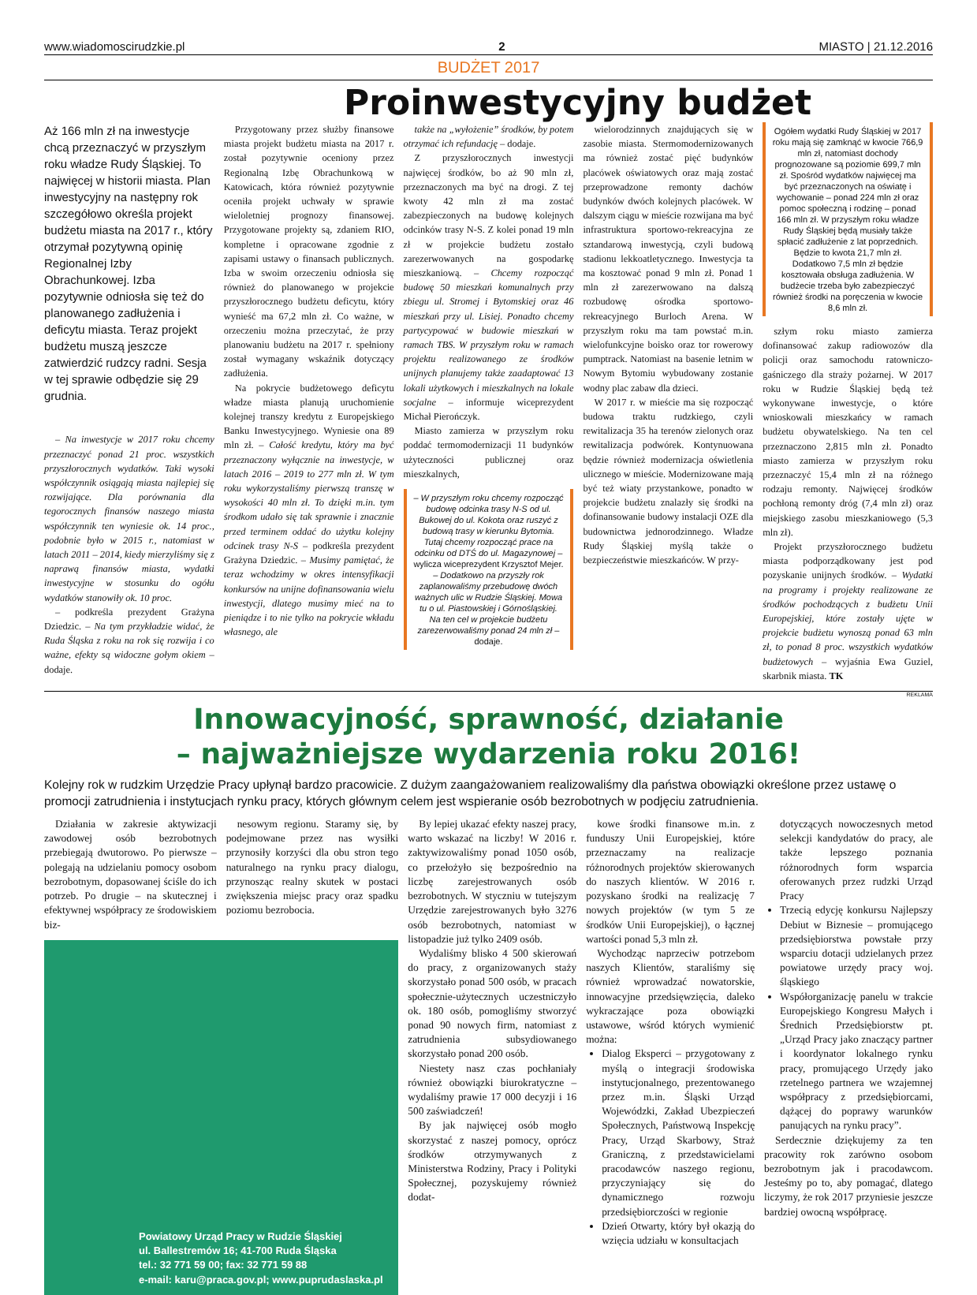www.wiadomoscirudzkie.pl 2 MIASTO | 21.12.2016
BUDŻET 2017
Proinwestycyjny budżet
Aż 166 mln zł na inwestycje chcą przeznaczyć w przyszłym roku władze Rudy Śląskiej. To najwięcej w historii miasta. Plan inwestycyjny na następny rok szczegółowo określa projekt budżetu miasta na 2017 r., który otrzymał pozytywną opinię Regionalnej Izby Obrachunkowej. Izba pozytywnie odniosła się też do planowanego zadłużenia i deficytu miasta. Teraz projekt budżetu muszą jeszcze zatwierdzić rudzcy radni. Sesja w tej sprawie odbędzie się 29 grudnia.
– Na inwestycje w 2017 roku chcemy przeznaczyć ponad 21 proc. wszystkich przyszłorocznych wydatków. Taki wysoki współczynnik osiągają miasta najlepiej się rozwijające. Dla porównania dla tegorocznych finansów naszego miasta współczynnik ten wyniesie ok. 14 proc., podobnie było w 2015 r., natomiast w latach 2011 – 2014, kiedy mierzyliśmy się z naprawą finansów miasta, wydatki inwestycyjne w stosunku do ogółu wydatków stanowiły ok. 10 proc.
– podkreśla prezydent Grażyna Dziedzic. – Na tym przykładzie widać, że Ruda Śląska z roku na rok się rozwija i co ważne, efekty są widoczne gołym okiem – dodaje.
Przygotowany przez służby finansowe miasta projekt budżetu miasta na 2017 r. został pozytywnie oceniony przez Regionalną Izbę Obrachunkową w Katowicach, która również pozytywnie oceniła projekt uchwały w sprawie wieloletniej prognozy finansowej. Przygotowane projekty są, zdaniem RIO, kompletne i opracowane zgodnie z zapisami ustawy o finansach publicznych. Izba w swoim orzeczeniu odniosła się również do planowanego w projekcie przyszłorocznego budżetu deficytu, który wynieść ma 67,2 mln zł. Co ważne, w orzeczeniu można przeczytać, że przy planowaniu budżetu na 2017 r. spełniony został wymagany wskaźnik dotyczący zadłużenia.
Na pokrycie budżetowego deficytu władze miasta planują uruchomienie kolejnej transzy kredytu z Europejskiego Banku Inwestycyjnego. Wyniesie ona 89 mln zł. – Całość kredytu, który ma być przeznaczony wyłącznie na inwestycje, w latach 2016 – 2019 to 277 mln zł. W tym roku wykorzystaliśmy pierwszą transzę w wysokości 40 mln zł. To dzięki m.in. tym środkom udało się tak sprawnie i znacznie przed terminem oddać do użytku kolejny odcinek trasy N-S – podkreśla prezydent Grażyna Dziedzic. – Musimy pamiętać, że teraz wchodzimy w okres intensyfikacji konkursów na unijne dofinansowania wielu inwestycji, dlatego musimy mieć na to pieniądze i to nie tylko na pokrycie wkładu własnego, ale
także na „wyłożenie” środków, by potem otrzymać ich refundację – dodaje.
Z przyszłorocznych inwestycji najwięcej środków, bo aż 90 mln zł, przeznaczonych ma być na drogi. Z tej kwoty 42 mln zł ma zostać zabezpieczonych na budowę kolejnych odcinków trasy N-S. Z kolei ponad 19 mln zł w projekcie budżetu zostało zarezerwowanych na gospodarkę mieszkaniową. – Chcemy rozpocząć budowę 50 mieszkań komunalnych przy zbiegu ul. Stromej i Bytomskiej oraz 46 mieszkań przy ul. Lisiej. Ponadto chcemy partycypować w budowie mieszkań w ramach TBS. W przyszłym roku w ramach projektu realizowanego ze środków unijnych planujemy także zaadaptować 13 lokali użytkowych i mieszkalnych na lokale socjalne – informuje wiceprezydent Michał Pierończyk.
Miasto zamierza w przyszłym roku poddać termomodernizacji 11 budynków użyteczności publicznej oraz mieszkalnych,
– W przyszłym roku chcemy rozpocząć budowę odcinka trasy N-S od ul. Bukowej do ul. Kokota oraz ruszyć z budową trasy w kierunku Bytomia. Tutaj chcemy rozpocząć prace na odcinku od DTŚ do ul. Magazynowej – wylicza wiceprezydent Krzysztof Mejer. – Dodatkowo na przyszły rok zaplanowaliśmy przebudowę dwóch ważnych ulic w Rudzie Śląskiej. Mowa tu o ul. Piastowskiej i Górnośląskiej. Na ten cel w projekcie budżetu zarezerwowaliśmy ponad 24 mln zł – dodaje.
wielorodzinnych znajdujących się w zasobie miasta. Stermomodernizowanych ma również zostać pięć budynków placówek oświatowych oraz mają zostać przeprowadzone remonty dachów budynków dwóch kolejnych placówek. W dalszym ciągu w mieście rozwijana ma być infrastruktura sportowo-rekreacyjna ze sztandarową inwestycją, czyli budową stadionu lekkoatletycznego. Inwestycja ta ma kosztować ponad 9 mln zł. Ponad 1 mln zł zarezerwowano na dalszą rozbudowę ośrodka sportowo-rekreacyjnego Burloch Arena. W przyszłym roku ma tam powstać m.in. wielofunkcyjne boisko oraz tor rowerowy pumptrack. Natomiast na basenie letnim w Nowym Bytomiu wybudowany zostanie wodny plac zabaw dla dzieci.
W 2017 r. w mieście ma się rozpocząć budowa traktu rudzkiego, czyli rewitalizacja 35 ha terenów zielonych oraz rewitalizacja podwórek. Kontynuowana będzie również modernizacja oświetlenia ulicznego w mieście. Modernizowane mają być też wiaty przystankowe, ponadto w projekcie budżetu znalazły się środki na dofinansowanie budowy instalacji OZE dla budownictwa jednorodzinnego. Władze Rudy Śląskiej myślą także o bezpieczeństwie mieszkańców. W przy-
Ogółem wydatki Rudy Śląskiej w 2017 roku mają się zamknąć w kwocie 766,9 mln zł, natomiast dochody prognozowane są poziomie 699,7 mln zł. Spośród wydatków najwięcej ma być przeznaczonych na oświatę i wychowanie – ponad 224 mln zł oraz pomoc społeczną i rodzinę – ponad 166 mln zł. W przyszłym roku władze Rudy Śląskiej będą musiały także spłacić zadłużenie z lat poprzednich. Będzie to kwota 21,7 mln zł. Dodatkowo 7,5 mln zł będzie kosztowała obsługa zadłużenia. W budżecie trzeba było zabezpieczyć również środki na poręczenia w kwocie 8,6 mln zł.
szłym roku miasto zamierza dofinansować zakup radiowozów dla policji oraz samochodu ratowniczo-gaśniczego dla straży pożarnej. W 2017 roku w Rudzie Śląskiej będą też wykonywane inwestycje, o które wnioskowali mieszkańcy w ramach budżetu obywatelskiego. Na ten cel przeznaczono 2,815 mln zł. Ponadto miasto zamierza w przyszłym roku przeznaczyć 15,4 mln zł na różnego rodzaju remonty. Najwięcej środków pochłoną remonty dróg (7,4 mln zł) oraz miejskiego zasobu mieszkaniowego (5,3 mln zł).
Projekt przyszłorocznego budżetu miasta podporządkowany jest pod pozyskanie unijnych środków. – Wydatki na programy i projekty realizowane ze środków pochodzących z budżetu Unii Europejskiej, które zostały ujęte w projekcie budżetu wynoszą ponad 63 mln zł, to ponad 8 proc. wszystkich wydatków budżetowych – wyjaśnia Ewa Guziel, skarbnik miasta. TK
REKLAMA
Innowacyjność, sprawność, działanie
– najważniejsze wydarzenia roku 2016!
Kolejny rok w rudzkim Urzędzie Pracy upłynął bardzo pracowicie. Z dużym zaangażowaniem realizowaliśmy dla państwa obowiązki określone przez ustawę o promocji zatrudnienia i instytucjach rynku pracy, których głównym celem jest wspieranie osób bezrobotnych w podjęciu zatrudnienia.
Działania w zakresie aktywizacji zawodowej osób bezrobotnych przebiegają dwutorowo. Po pierwsze – polegają na udzielaniu pomocy osobom bezrobotnym, dopasowanej ściśle do ich potrzeb. Po drugie – na skutecznej i efektywnej współpracy ze środowiskiem biz-
nesowym regionu. Staramy się, by podejmowane przez nas wysiłki przynosiły korzyści dla obu stron tego naturalnego na rynku pracy dialogu, przynosząc realny skutek w postaci zwiększenia miejsc pracy oraz spadku poziomu bezrobocia.
Powiatowy Urząd Pracy w Rudzie Śląskiej
ul. Ballestremów 16; 41-700 Ruda Śląska
tel.: 32 771 59 00; fax: 32 771 59 88
e-mail: karu@praca.gov.pl; www.puprudaslaska.pl
By lepiej ukazać efekty naszej pracy, warto wskazać na liczby! W 2016 r. zaktywizowaliśmy ponad 1050 osób, co przełożyło się bezpośrednio na liczbę zarejestrowanych osób bezrobotnych. W styczniu w tutejszym Urzędzie zarejestrowanych było 3276 osób bezrobotnych, natomiast w listopadzie już tylko 2409 osób.
Wydaliśmy blisko 4 500 skierowań do pracy, z organizowanych staży skorzystało ponad 500 osób, w pracach społecznie-użytecznych uczestniczyło ok. 180 osób, pomogliśmy stworzyć ponad 90 nowych firm, natomiast z zatrudnienia subsydiowanego skorzystało ponad 200 osób.
Niestety nasz czas pochłaniały również obowiązki biurokratyczne – wydaliśmy prawie 17 000 decyzji i 16 500 zaświadczeń!
By jak najwięcej osób mogło skorzystać z naszej pomocy, oprócz środków otrzymywanych z Ministerstwa Rodziny, Pracy i Polityki Społecznej, pozyskujemy również dodat-
kowe środki finansowe m.in. z funduszy Unii Europejskiej, które przeznaczamy na realizacje różnorodnych projektów skierowanych do naszych klientów. W 2016 r. pozyskano środki na realizację 7 nowych projektów (w tym 5 ze środków Unii Europejskiej), o łącznej wartości ponad 5,3 mln zł.
Wychodząc naprzeciw potrzebom naszych Klientów, staraliśmy się również wprowadzać nowatorskie, innowacyjne przedsięwzięcia, daleko wykraczające poza obowiązki ustawowe, wśród których wymienić można:
Dialog Eksperci – przygotowany z myślą o integracji środowiska instytucjonalnego, prezentowanego przez m.in. Śląski Urząd Wojewódzki, Zakład Ubezpieczeń Społecznych, Państwową Inspekcję Pracy, Urząd Skarbowy, Straż Graniczną, z przedstawicielami pracodawców naszego regionu, przyczyniający się do dynamicznego rozwoju przedsiębiorczości w regionie
Dzień Otwarty, który był okazją do wzięcia udziału w konsultacjach
dotyczących nowoczesnych metod selekcji kandydatów do pracy, ale także lepszego poznania różnorodnych form wsparcia oferowanych przez rudzki Urząd Pracy
Trzecią edycję konkursu Najlepszy Debiut w Biznesie – promującego przedsiębiorstwa powstałe przy wsparciu dotacji udzielanych przez powiatowe urzędy pracy woj. śląskiego
Współorganizację panelu w trakcie Europejskiego Kongresu Małych i Średnich Przedsiębiorstw pt. „Urząd Pracy jako znaczący partner i koordynator lokalnego rynku pracy, promującego Urzędy jako rzetelnego partnera we wzajemnej współpracy z przedsiębiorcami, dążącej do poprawy warunków panujących na rynku pracy”.
Serdecznie dziękujemy za ten pracowity rok zarówno osobom bezrobotnym jak i pracodawcom. Jesteśmy po to, aby pomagać, dlatego liczymy, że rok 2017 przyniesie jeszcze bardziej owocną współpracę.